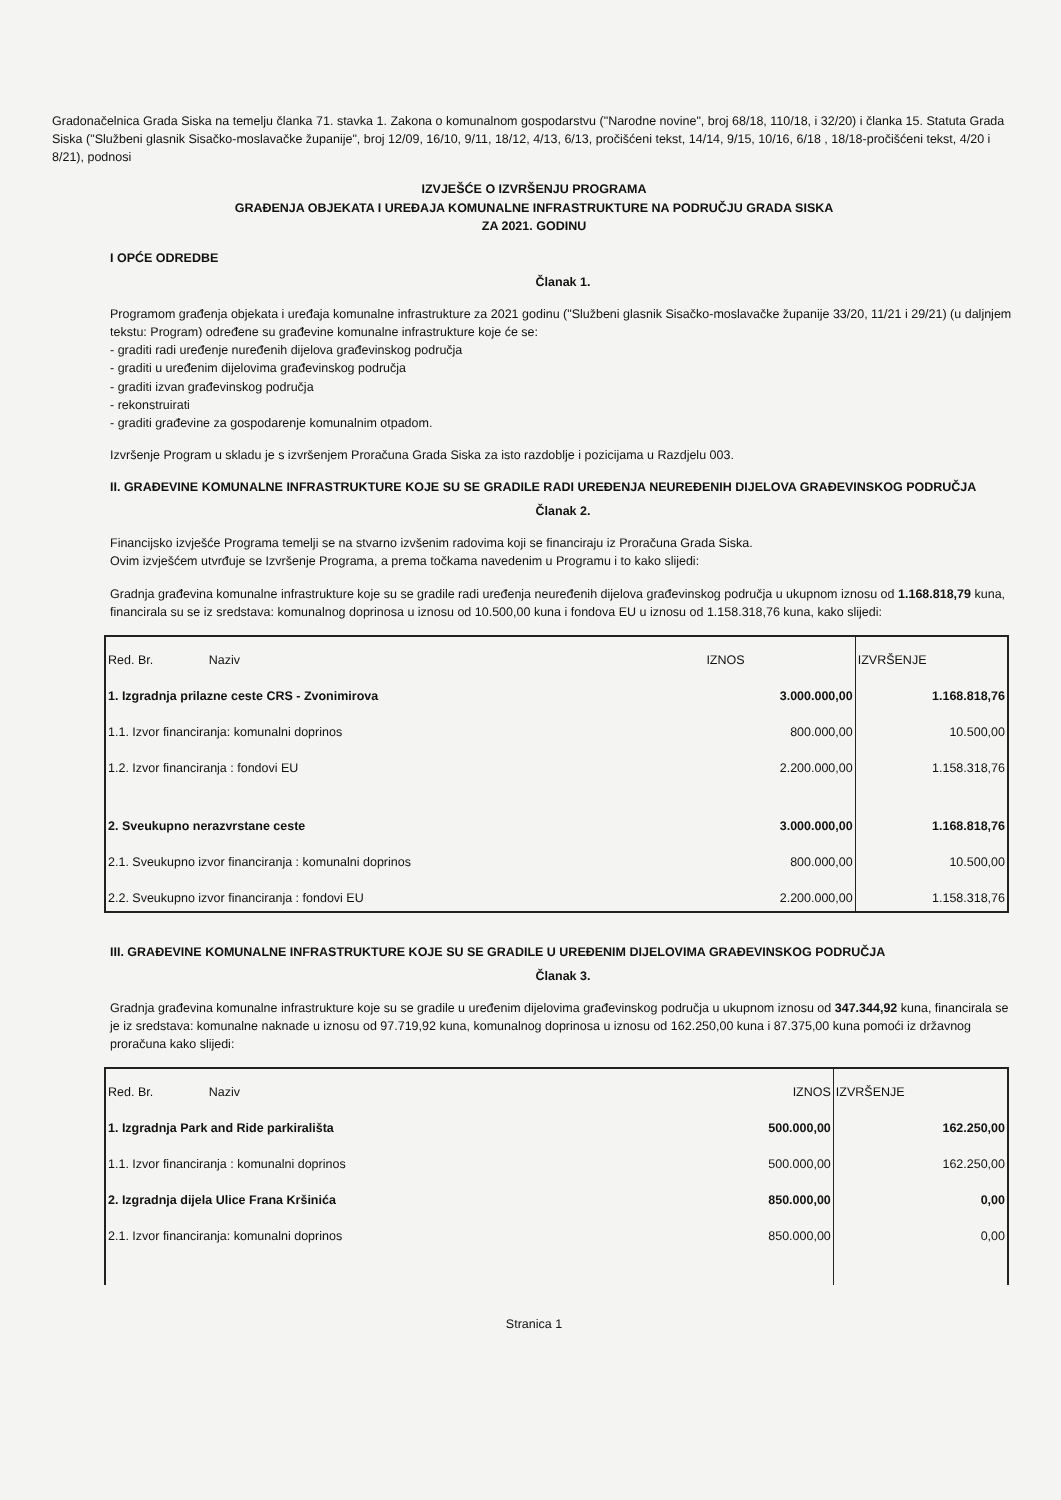Gradonačelnica Grada Siska na temelju članka 71. stavka 1. Zakona o komunalnom gospodarstvu ("Narodne novine", broj 68/18, 110/18, i 32/20) i članka 15. Statuta Grada Siska ("Službeni glasnik Sisačko-moslavačke županije", broj 12/09, 16/10, 9/11, 18/12, 4/13, 6/13, pročišćeni tekst, 14/14, 9/15, 10/16, 6/18 , 18/18-pročišćeni tekst, 4/20 i 8/21), podnosi
IZVJEŠĆE O IZVRŠENJU PROGRAMA
GRAĐENJA OBJEKATA I UREĐAJA KOMUNALNE INFRASTRUKTURE NA PODRUČJU GRADA SISKA
ZA 2021. GODINU
I OPĆE ODREDBE
Članak 1.
Programom građenja objekata i uređaja komunalne infrastrukture za 2021 godinu ("Službeni glasnik Sisačko-moslavačke županije 33/20, 11/21 i 29/21) (u daljnjem tekstu: Program) određene su građevine komunalne infrastrukture koje će se:
- graditi radi uređenje nuređenih dijelova građevinskog područja
- graditi u uređenim dijelovima građevinskog područja
- graditi izvan građevinskog područja
- rekonstruirati
- graditi građevine za gospodarenje komunalnim otpadom.
Izvršenje Program u skladu je s izvršenjem Proračuna Grada Siska za isto razdoblje i pozicijama u Razdjelu 003.
II. GRAĐEVINE KOMUNALNE INFRASTRUKTURE KOJE SU SE GRADILE RADI UREĐENJA NEUREĐENIH DIJELOVA GRAĐEVINSKOG PODRUČJA
Članak 2.
Financijsko izvješće Programa temelji se na stvarno izvšenim radovima koji se financiraju iz Proračuna Grada Siska.
Ovim izvješćem utvrđuje se Izvršenje Programa, a prema točkama navedenim u Programu i to kako slijedi:
Gradnja građevina komunalne infrastrukture koje su se gradile radi uređenja neuređenih dijelova građevinskog područja u ukupnom iznosu od 1.168.818,79 kuna, financirala su se iz sredstava: komunalnog doprinosa u iznosu od 10.500,00 kuna i fondova EU u iznosu od 1.158.318,76 kuna, kako slijedi:
| Red. Br. Naziv | IZNOS | IZVRŠENJE |
| --- | --- | --- |
| 1. Izgradnja prilazne ceste CRS - Zvonimirova | 3.000.000,00 | 1.168.818,76 |
| 1.1. Izvor financiranja: komunalni doprinos | 800.000,00 | 10.500,00 |
| 1.2. Izvor financiranja : fondovi EU | 2.200.000,00 | 1.158.318,76 |
| 2. Sveukupno nerazvrstane ceste | 3.000.000,00 | 1.168.818,76 |
| 2.1. Sveukupno izvor financiranja : komunalni doprinos | 800.000,00 | 10.500,00 |
| 2.2. Sveukupno izvor financiranja : fondovi EU | 2.200.000,00 | 1.158.318,76 |
III. GRAĐEVINE KOMUNALNE INFRASTRUKTURE KOJE SU SE GRADILE U UREĐENIM DIJELOVIMA GRAĐEVINSKOG PODRUČJA
Članak 3.
Gradnja građevina komunalne infrastrukture koje su se gradile u uređenim dijelovima građevinskog područja u ukupnom iznosu od 347.344,92 kuna, financirala se je iz sredstava: komunalne naknade u iznosu od 97.719,92 kuna, komunalnog doprinosa u iznosu od 162.250,00 kuna i 87.375,00 kuna pomoći iz državnog proračuna kako slijedi:
| Red. Br. Naziv | IZNOS | IZVRŠENJE |
| --- | --- | --- |
| 1. Izgradnja Park and Ride parkirališta | 500.000,00 | 162.250,00 |
| 1.1. Izvor financiranja : komunalni doprinos | 500.000,00 | 162.250,00 |
| 2. Izgradnja dijela Ulice Frana Kršinića | 850.000,00 | 0,00 |
| 2.1. Izvor financiranja: komunalni doprinos | 850.000,00 | 0,00 |
Stranica 1